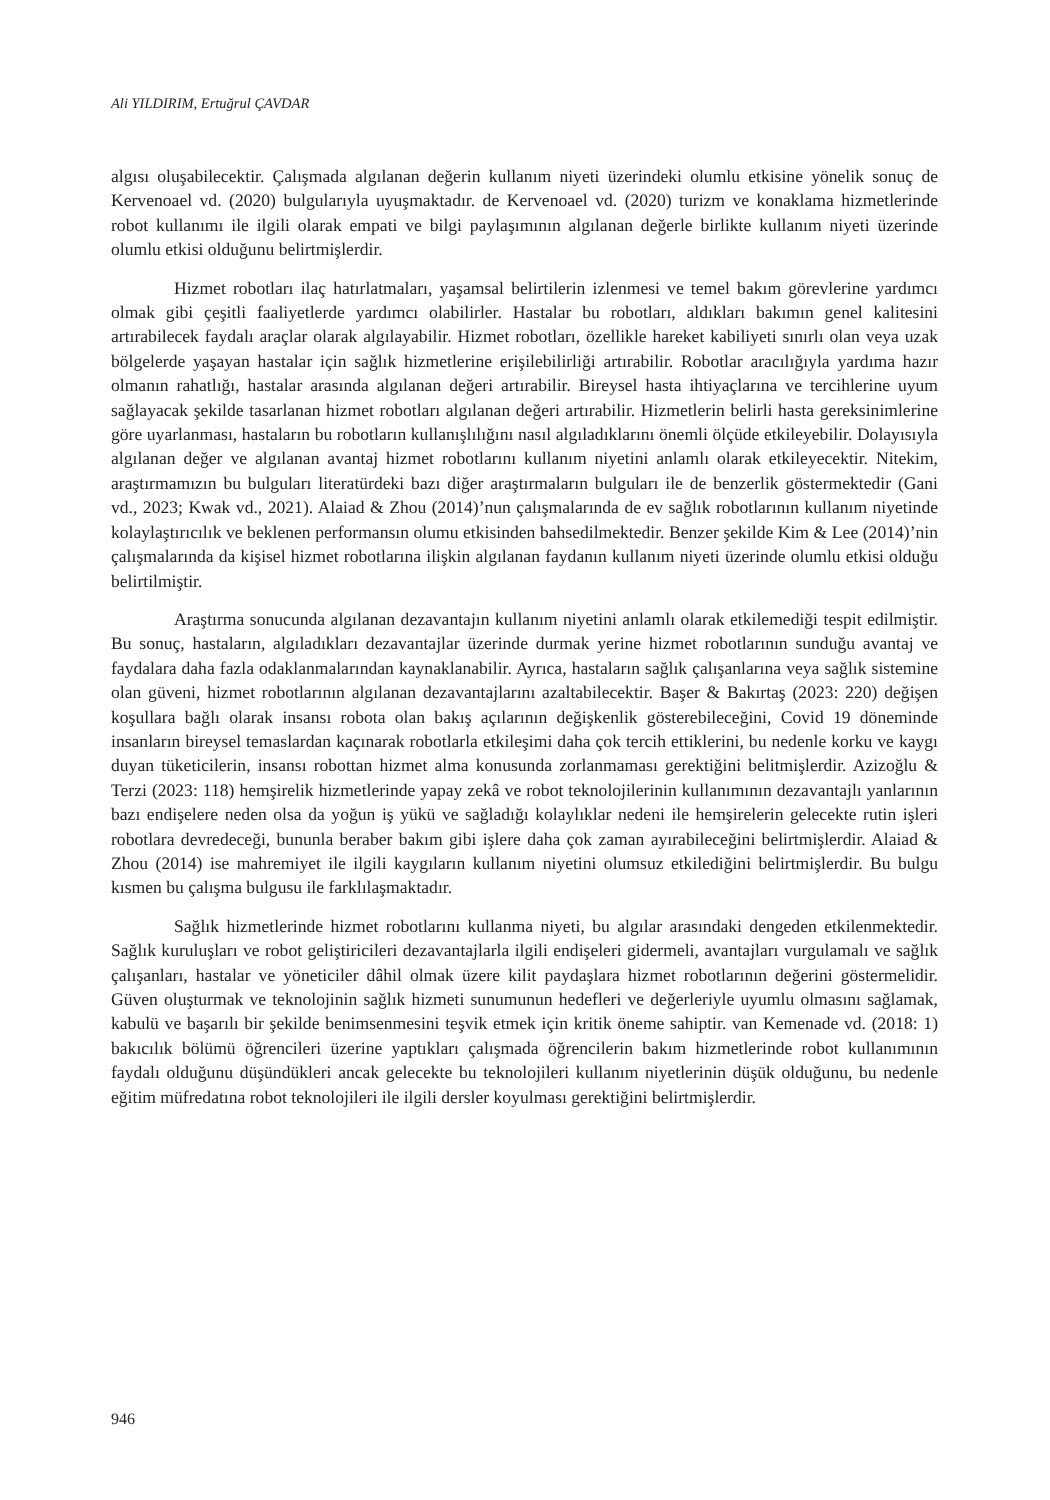Ali YILDIRIM, Ertuğrul ÇAVDAR
algısı oluşabilecektir. Çalışmada algılanan değerin kullanım niyeti üzerindeki olumlu etkisine yönelik sonuç de Kervenoael vd. (2020) bulgularıyla uyuşmaktadır. de Kervenoael vd. (2020) turizm ve konaklama hizmetlerinde robot kullanımı ile ilgili olarak empati ve bilgi paylaşımının algılanan değerle birlikte kullanım niyeti üzerinde olumlu etkisi olduğunu belirtmişlerdir.
Hizmet robotları ilaç hatırlatmaları, yaşamsal belirtilerin izlenmesi ve temel bakım görevlerine yardımcı olmak gibi çeşitli faaliyetlerde yardımcı olabilirler. Hastalar bu robotları, aldıkları bakımın genel kalitesini artırabilecek faydalı araçlar olarak algılayabilir. Hizmet robotları, özellikle hareket kabiliyeti sınırlı olan veya uzak bölgelerde yaşayan hastalar için sağlık hizmetlerine erişilebilirliği artırabilir. Robotlar aracılığıyla yardıma hazır olmanın rahatlığı, hastalar arasında algılanan değeri artırabilir. Bireysel hasta ihtiyaçlarına ve tercihlerine uyum sağlayacak şekilde tasarlanan hizmet robotları algılanan değeri artırabilir. Hizmetlerin belirli hasta gereksinimlerine göre uyarlanması, hastaların bu robotların kullanışlılığını nasıl algıladıklarını önemli ölçüde etkileyebilir. Dolayısıyla algılanan değer ve algılanan avantaj hizmet robotlarını kullanım niyetini anlamlı olarak etkileyecektir. Nitekim, araştırmamızın bu bulguları literatürdeki bazı diğer araştırmaların bulguları ile de benzerlik göstermektedir (Gani vd., 2023; Kwak vd., 2021). Alaiad & Zhou (2014)’nun çalışmalarında de ev sağlık robotlarının kullanım niyetinde kolaylaştırıcılık ve beklenen performansın olumu etkisinden bahsedilmektedir. Benzer şekilde Kim & Lee (2014)’nin çalışmalarında da kişisel hizmet robotlarına ilişkin algılanan faydanın kullanım niyeti üzerinde olumlu etkisi olduğu belirtilmiştir.
Araştırma sonucunda algılanan dezavantajın kullanım niyetini anlamlı olarak etkilemediği tespit edilmiştir. Bu sonuç, hastaların, algıladıkları dezavantajlar üzerinde durmak yerine hizmet robotlarının sunduğu avantaj ve faydalara daha fazla odaklanmalarından kaynaklanabilir. Ayrıca, hastaların sağlık çalışanlarına veya sağlık sistemine olan güveni, hizmet robotlarının algılanan dezavantajlarını azaltabilecektir. Başer & Bakırtaş (2023: 220) değişen koşullara bağlı olarak insansı robota olan bakış açılarının değişkenlik gösterebileceğini, Covid 19 döneminde insanların bireysel temaslardan kaçınarak robotlarla etkileşimi daha çok tercih ettiklerini, bu nedenle korku ve kaygı duyan tüketicilerin, insansı robottan hizmet alma konusunda zorlanmaması gerektiğini belitmişlerdir. Azizoğlu & Terzi (2023: 118) hemşirelik hizmetlerinde yapay zekâ ve robot teknolojilerinin kullanımının dezavantajlı yanlarının bazı endişelere neden olsa da yoğun iş yükü ve sağladığı kolaylıklar nedeni ile hemşirelerin gelecekte rutin işleri robotlara devredeceği, bununla beraber bakım gibi işlere daha çok zaman ayırabileceğini belirtmişlerdir. Alaiad & Zhou (2014) ise mahremiyet ile ilgili kaygıların kullanım niyetini olumsuz etkilediğini belirtmişlerdir. Bu bulgu kısmen bu çalışma bulgusu ile farklılaşmaktadır.
Sağlık hizmetlerinde hizmet robotlarını kullanma niyeti, bu algılar arasındaki dengeden etkilenmektedir. Sağlık kuruluşları ve robot geliştiricileri dezavantajlarla ilgili endişeleri gidermeli, avantajları vurgulamalı ve sağlık çalışanları, hastalar ve yöneticiler dâhil olmak üzere kilit paydaşlara hizmet robotlarının değerini göstermelidir. Güven oluşturmak ve teknolojinin sağlık hizmeti sunumunun hedefleri ve değerleriyle uyumlu olmasını sağlamak, kabulü ve başarılı bir şekilde benimsenmesini teşvik etmek için kritik öneme sahiptir. van Kemenade vd. (2018: 1) bakıcılık bölümü öğrencileri üzerine yaptıkları çalışmada öğrencilerin bakım hizmetlerinde robot kullanımının faydalı olduğunu düşündükleri ancak gelecekte bu teknolojileri kullanım niyetlerinin düşük olduğunu, bu nedenle eğitim müfredatına robot teknolojileri ile ilgili dersler koyulması gerektiğini belirtmişlerdir.
946